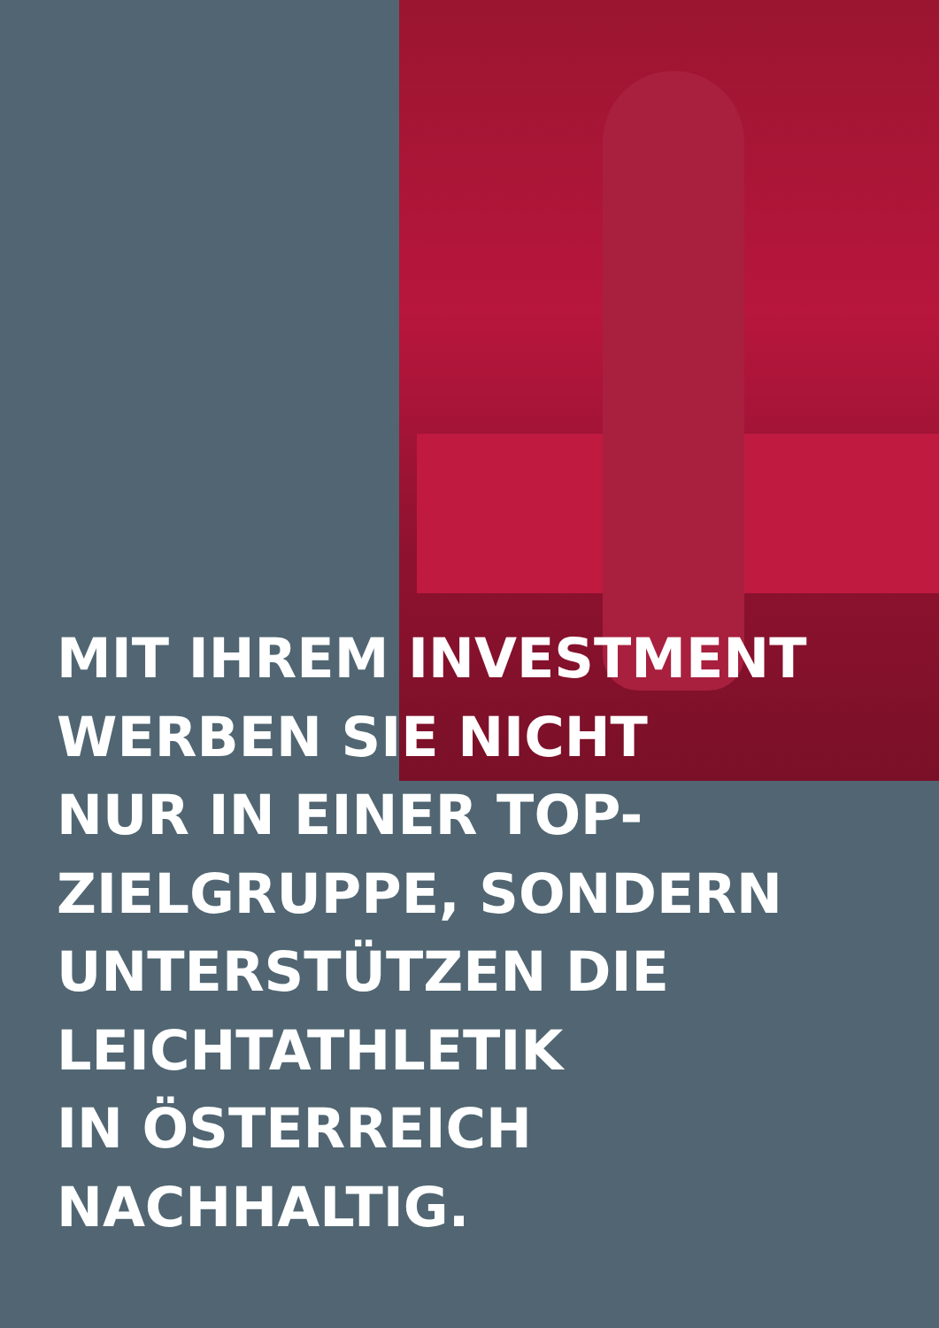MIT IHREM INVESTMENT
WERBEN SIE NICHT
NUR IN EINER TOP-
ZIELGRUPPE, SONDERN
UNTERSTÜTZEN DIE
LEICHTATHLETIK
IN ÖSTERREICH
NACHHALTIG.